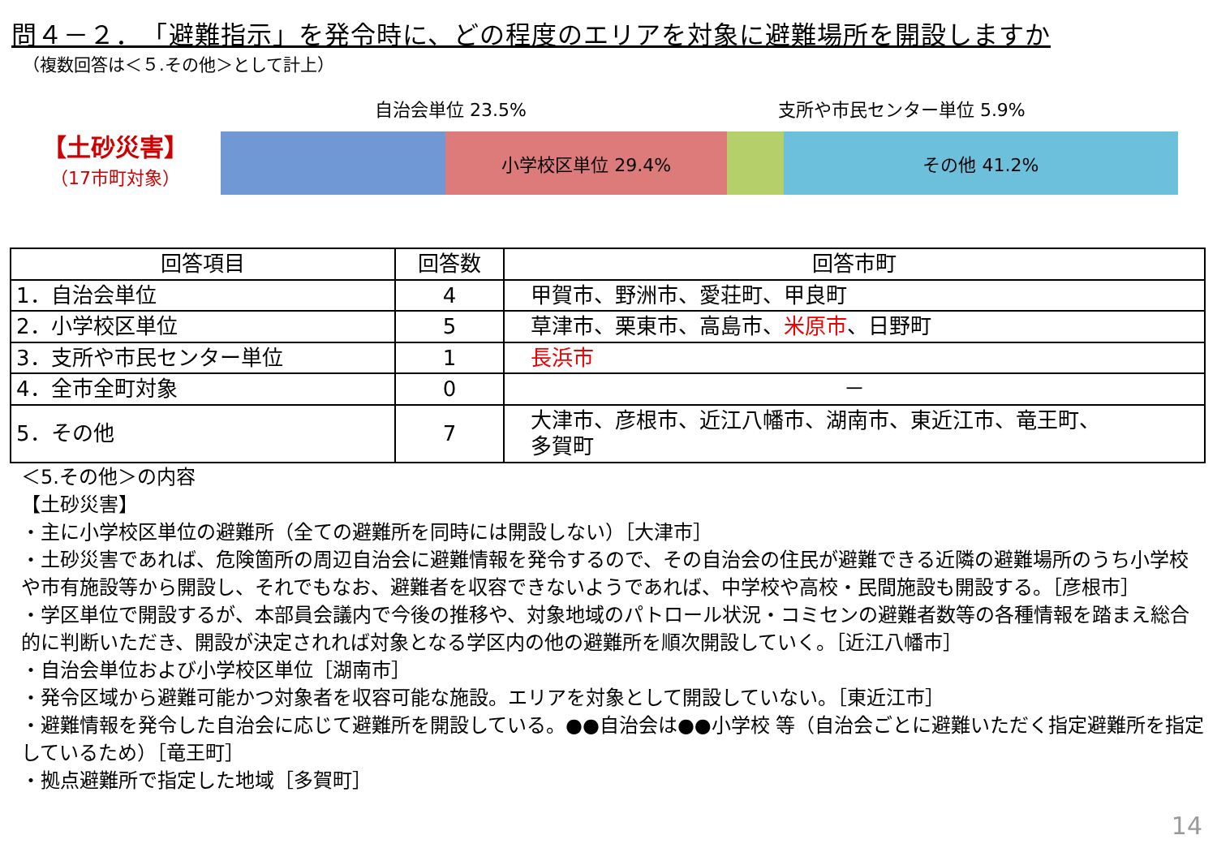問４－２．　「避難指示」を発令時に、どの程度のエリアを対象に避難場所を開設しますか
（複数回答は＜５.その他＞として計上）
【土砂災害】
（17市町対象）
自治会単位 23.5% 支所や市民センター単位 5.9%
小学校区単位 29.4% その他 41.2%
| 回答項目 | 回答数 | 回答市町 |
| --- | --- | --- |
| 1．自治会単位 | 4 | 甲賀市、野洲市、愛荘町、甲良町 |
| 2．小学校区単位 | 5 | 草津市、栗東市、高島市、 米原市 、日野町 |
| 3．支所や市民センター単位 | 1 | 長浜市 |
| 4．全市全町対象 | 0 | － |
| 5．その他 | 7 | 大津市、彦根市、近江八幡市、湖南市、東近江市、竜王町、 多賀町 |
＜5.その他＞の内容
【土砂災害】
・主に小学校区単位の避難所（全ての避難所を同時には開設しない）［大津市］
・土砂災害であれば、危険箇所の周辺自治会に避難情報を発令するので、その自治会の住民が避難できる近隣の避難場所のうち小学校や市有施設等から開設し、それでもなお、避難者を収容できないようであれば、中学校や高校・民間施設も開設する。［彦根市］
・学区単位で開設するが、本部員会議内で今後の推移や、対象地域のパトロール状況・コミセンの避難者数等の各種情報を踏まえ総合的に判断いただき、開設が決定されれば対象となる学区内の他の避難所を順次開設していく。［近江八幡市］
・自治会単位および小学校区単位［湖南市］
・発令区域から避難可能かつ対象者を収容可能な施設。エリアを対象として開設していない。［東近江市］
・避難情報を発令した自治会に応じて避難所を開設している。●●自治会は●●小学校 等（自治会ごとに避難いただく指定避難所を指定しているため）［竜王町］
・拠点避難所で指定した地域［多賀町］
14